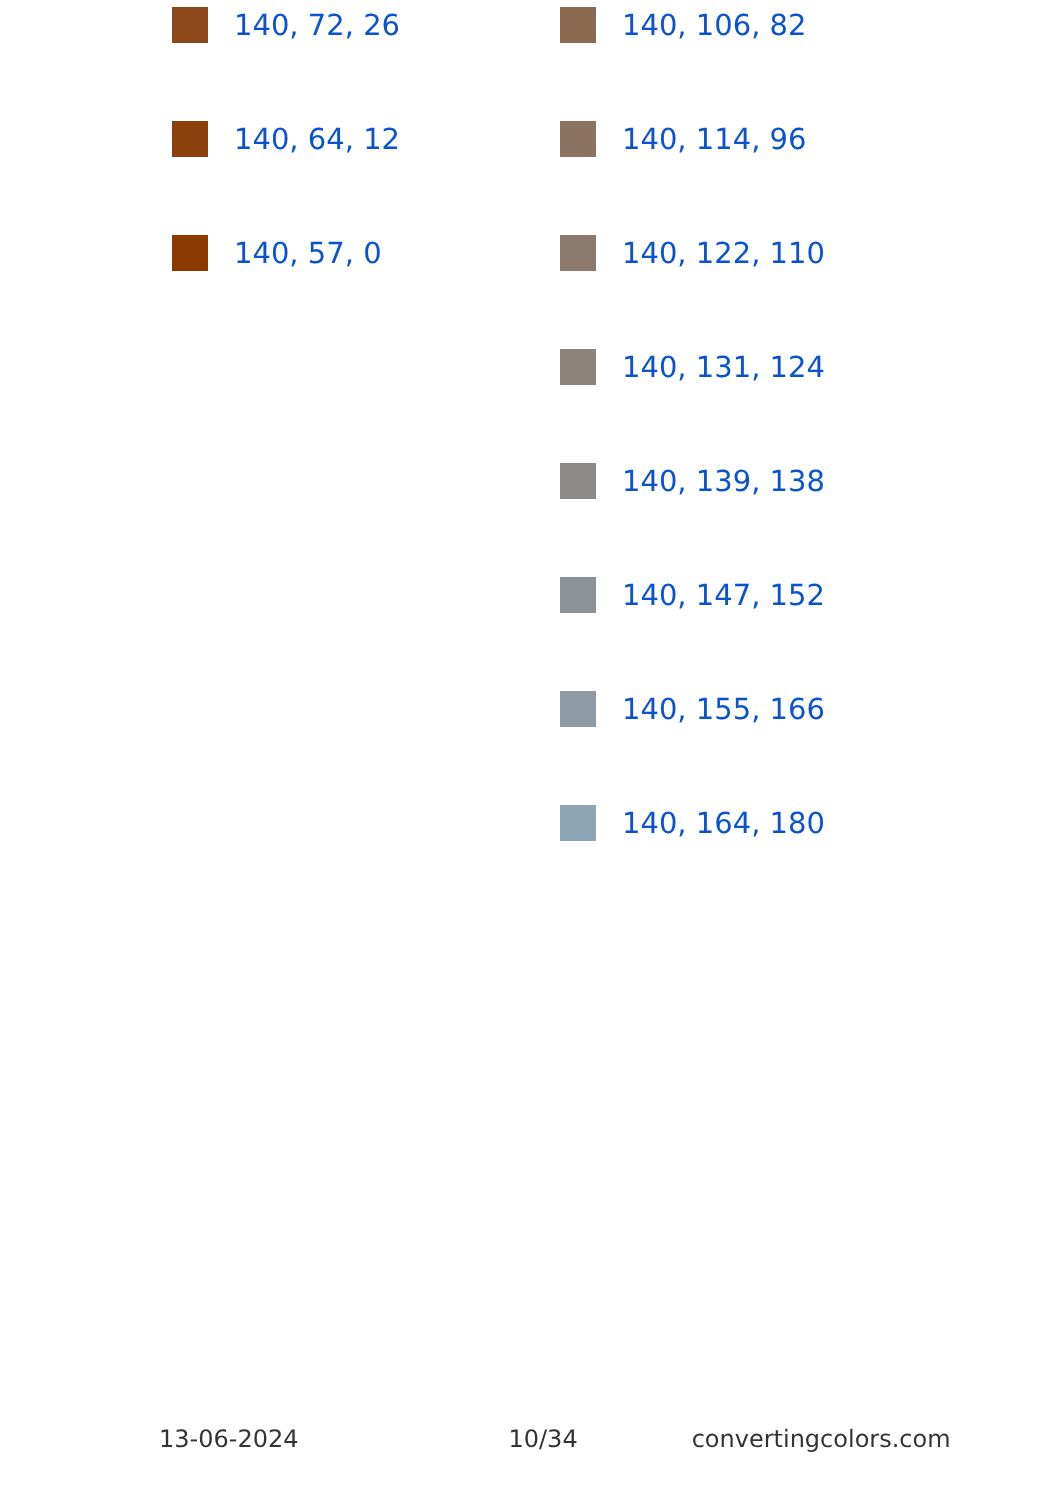140, 72, 26
140, 64, 12
140, 57, 0
140, 106, 82
140, 114, 96
140, 122, 110
140, 131, 124
140, 139, 138
140, 147, 152
140, 155, 166
140, 164, 180
13-06-2024 10/34 convertingcolors.com